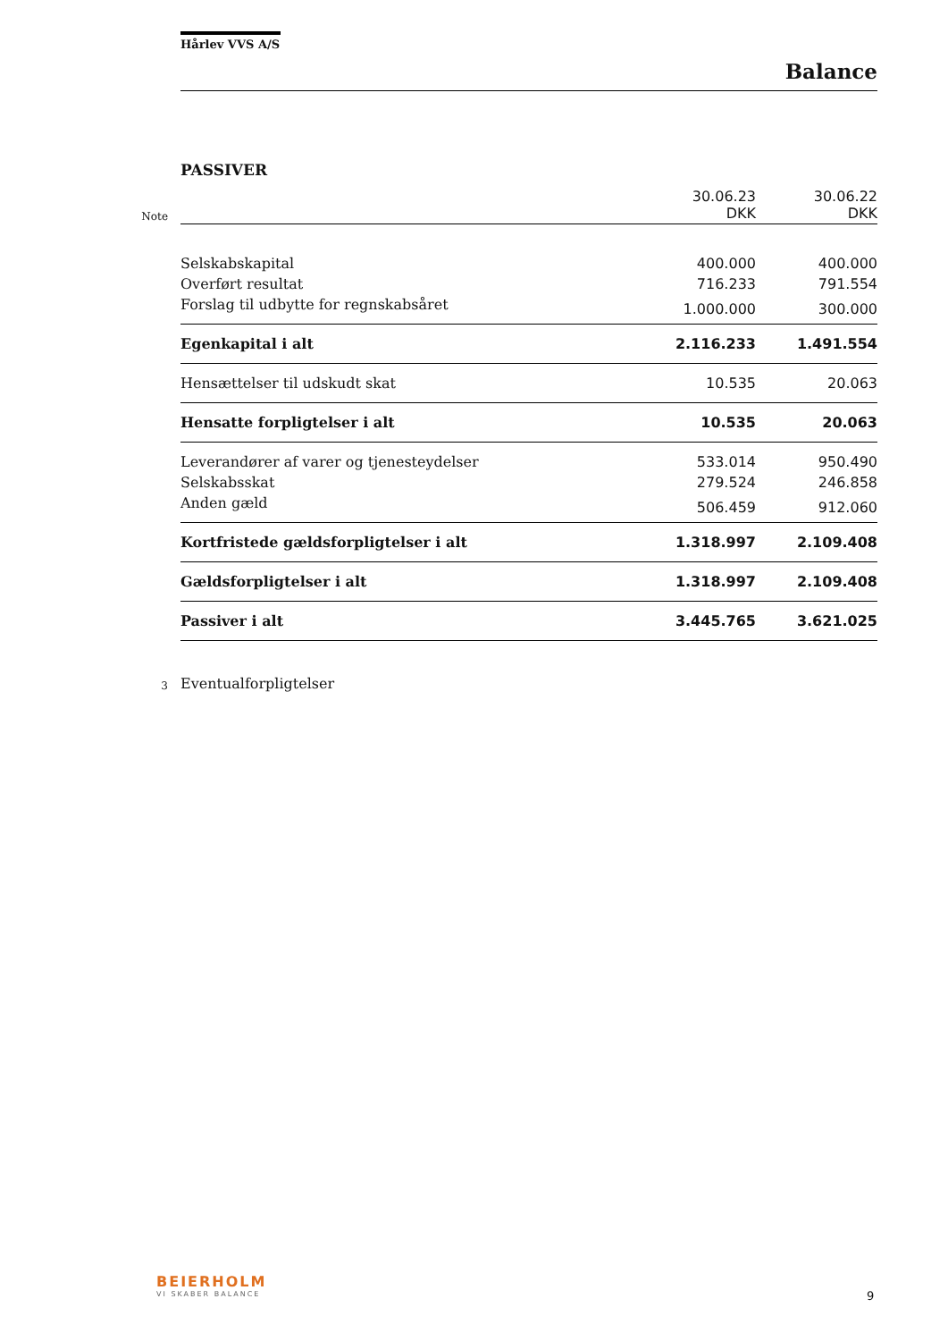Hårlev VVS A/S
Balance
PASSIVER
| Note | | 30.06.23 DKK | 30.06.22 DKK |
| | Selskabskapital | 400.000 | 400.000 |
| | Overført resultat | 716.233 | 791.554 |
| | Forslag til udbytte for regnskabsåret | 1.000.000 | 300.000 |
| | Egenkapital i alt | 2.116.233 | 1.491.554 |
| | Hensættelser til udskudt skat | 10.535 | 20.063 |
| | Hensatte forpligtelser i alt | 10.535 | 20.063 |
| | Leverandører af varer og tjenesteydelser | 533.014 | 950.490 |
| | Selskabsskat | 279.524 | 246.858 |
| | Anden gæld | 506.459 | 912.060 |
| | Kortfristede gældsforpligtelser i alt | 1.318.997 | 2.109.408 |
| | Gældsforpligtelser i alt | 1.318.997 | 2.109.408 |
| | Passiver i alt | 3.445.765 | 3.621.025 |
| 3 | Eventualforpligtelser | | |
BEIERHOLM
VI SKABER BALANCE
9